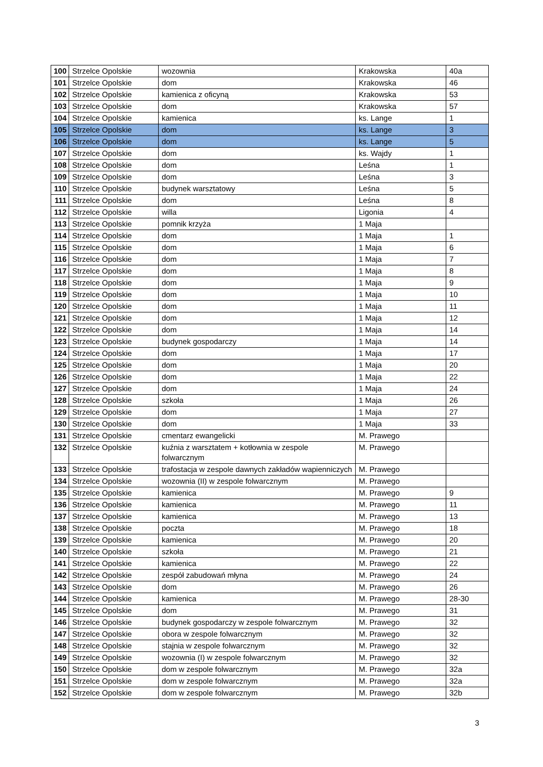| 100 | Strzelce Opolskie | wozownia | Krakowska | 40a |
| 101 | Strzelce Opolskie | dom | Krakowska | 46 |
| 102 | Strzelce Opolskie | kamienica z oficyną | Krakowska | 53 |
| 103 | Strzelce Opolskie | dom | Krakowska | 57 |
| 104 | Strzelce Opolskie | kamienica | ks. Lange | 1 |
| 105 | Strzelce Opolskie | dom | ks. Lange | 3 |
| 106 | Strzelce Opolskie | dom | ks. Lange | 5 |
| 107 | Strzelce Opolskie | dom | ks. Wajdy | 1 |
| 108 | Strzelce Opolskie | dom | Leśna | 1 |
| 109 | Strzelce Opolskie | dom | Leśna | 3 |
| 110 | Strzelce Opolskie | budynek warsztatowy | Leśna | 5 |
| 111 | Strzelce Opolskie | dom | Leśna | 8 |
| 112 | Strzelce Opolskie | willa | Ligonia | 4 |
| 113 | Strzelce Opolskie | pomnik krzyża | 1 Maja | |
| 114 | Strzelce Opolskie | dom | 1 Maja | 1 |
| 115 | Strzelce Opolskie | dom | 1 Maja | 6 |
| 116 | Strzelce Opolskie | dom | 1 Maja | 7 |
| 117 | Strzelce Opolskie | dom | 1 Maja | 8 |
| 118 | Strzelce Opolskie | dom | 1 Maja | 9 |
| 119 | Strzelce Opolskie | dom | 1 Maja | 10 |
| 120 | Strzelce Opolskie | dom | 1 Maja | 11 |
| 121 | Strzelce Opolskie | dom | 1 Maja | 12 |
| 122 | Strzelce Opolskie | dom | 1 Maja | 14 |
| 123 | Strzelce Opolskie | budynek gospodarczy | 1 Maja | 14 |
| 124 | Strzelce Opolskie | dom | 1 Maja | 17 |
| 125 | Strzelce Opolskie | dom | 1 Maja | 20 |
| 126 | Strzelce Opolskie | dom | 1 Maja | 22 |
| 127 | Strzelce Opolskie | dom | 1 Maja | 24 |
| 128 | Strzelce Opolskie | szkoła | 1 Maja | 26 |
| 129 | Strzelce Opolskie | dom | 1 Maja | 27 |
| 130 | Strzelce Opolskie | dom | 1 Maja | 33 |
| 131 | Strzelce Opolskie | cmentarz ewangelicki | M. Prawego | |
| 132 | Strzelce Opolskie | kuźnia z warsztatem + kotłownia w zespole folwarcznym | M. Prawego | |
| 133 | Strzelce Opolskie | trafostacja w zespole dawnych zakładów wapienniczych | M. Prawego | |
| 134 | Strzelce Opolskie | wozownia (II) w zespole folwarcznym | M. Prawego | |
| 135 | Strzelce Opolskie | kamienica | M. Prawego | 9 |
| 136 | Strzelce Opolskie | kamienica | M. Prawego | 11 |
| 137 | Strzelce Opolskie | kamienica | M. Prawego | 13 |
| 138 | Strzelce Opolskie | poczta | M. Prawego | 18 |
| 139 | Strzelce Opolskie | kamienica | M. Prawego | 20 |
| 140 | Strzelce Opolskie | szkoła | M. Prawego | 21 |
| 141 | Strzelce Opolskie | kamienica | M. Prawego | 22 |
| 142 | Strzelce Opolskie | zespół zabudowań młyna | M. Prawego | 24 |
| 143 | Strzelce Opolskie | dom | M. Prawego | 26 |
| 144 | Strzelce Opolskie | kamienica | M. Prawego | 28-30 |
| 145 | Strzelce Opolskie | dom | M. Prawego | 31 |
| 146 | Strzelce Opolskie | budynek gospodarczy w zespole folwarcznym | M. Prawego | 32 |
| 147 | Strzelce Opolskie | obora w zespole folwarcznym | M. Prawego | 32 |
| 148 | Strzelce Opolskie | stajnia w zespole folwarcznym | M. Prawego | 32 |
| 149 | Strzelce Opolskie | wozownia (I) w zespole folwarcznym | M. Prawego | 32 |
| 150 | Strzelce Opolskie | dom w zespole folwarcznym | M. Prawego | 32a |
| 151 | Strzelce Opolskie | dom w zespole folwarcznym | M. Prawego | 32a |
| 152 | Strzelce Opolskie | dom w zespole folwarcznym | M. Prawego | 32b |
3